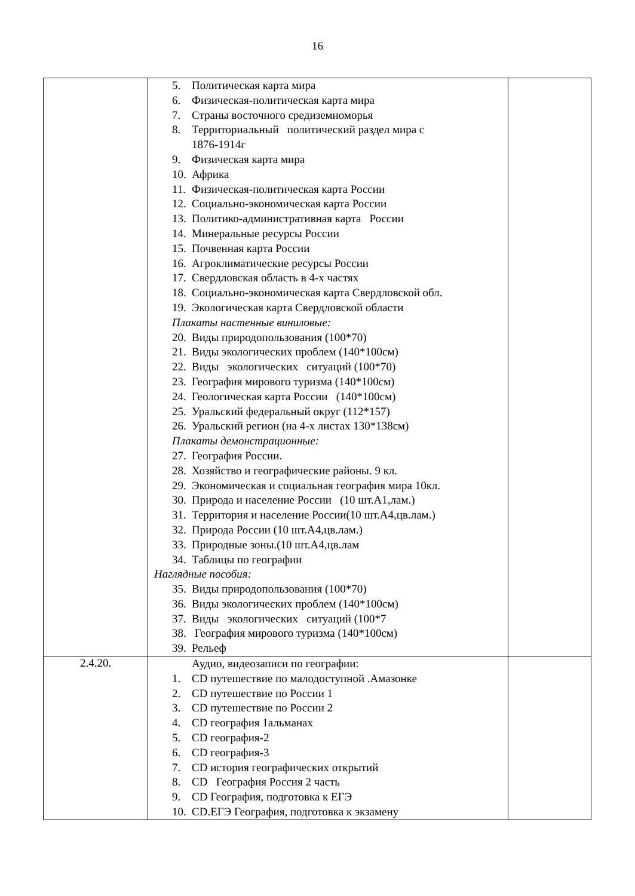16
| | 5. Политическая карта мира 6. Физическая-политическая карта мира 7. Страны восточного средиземноморья 8. Территориальный политический раздел мира с 1876-1914г 9. Физическая карта мира 10. Африка 11. Физическая-политическая карта России 12. Социально-экономическая карта России 13. Политико-административная карта России 14. Минеральные ресурсы России 15. Почвенная карта России 16. Агроклиматические ресурсы России 17. Свердловская область в 4-х частях 18. Социально-экономическая карта Свердловской обл. 19. Экологическая карта Свердловской области Плакаты настенные виниловые: 20. Виды природопользования (100*70) 21. Виды экологических проблем (140*100см) 22. Виды экологических ситуаций (100*70) 23. География мирового туризма (140*100см) 24. Геологическая карта России (140*100см) 25. Уральский федеральный округ (112*157) 26. Уральский регион (на 4-х листах 130*138см) Плакаты демонстрационные: 27. География России. 28. Хозяйство и географические районы. 9 кл. 29. Экономическая и социальная география мира 10кл. 30. Природа и население России (10 шт.А1,лам.) 31. Территория и население России(10 шт.А4,цв.лам.) 32. Природа России (10 шт.А4,цв.лам.) 33. Природные зоны.(10 шт.А4,цв.лам 34. Таблицы по географии Наглядные пособия: 35. Виды природопользования (100*70) 36. Виды экологических проблем (140*100см) 37. Виды экологических ситуаций (100*7 38. География мирового туризма (140*100см) 39. Рельеф | |
| 2.4.20. | Аудио, видеозаписи по географии: 1. CD путешествие по малодоступной .Амазонке 2. CD путешествие по России 1 3. CD путешествие по России 2 4. CD география 1альманах 5. CD география-2 6. CD география-3 7. CD история географических открытий 8. CD География Россия 2 часть 9. CD География, подготовка к ЕГЭ 10. CD.ЕГЭ География, подготовка к экзамену | |